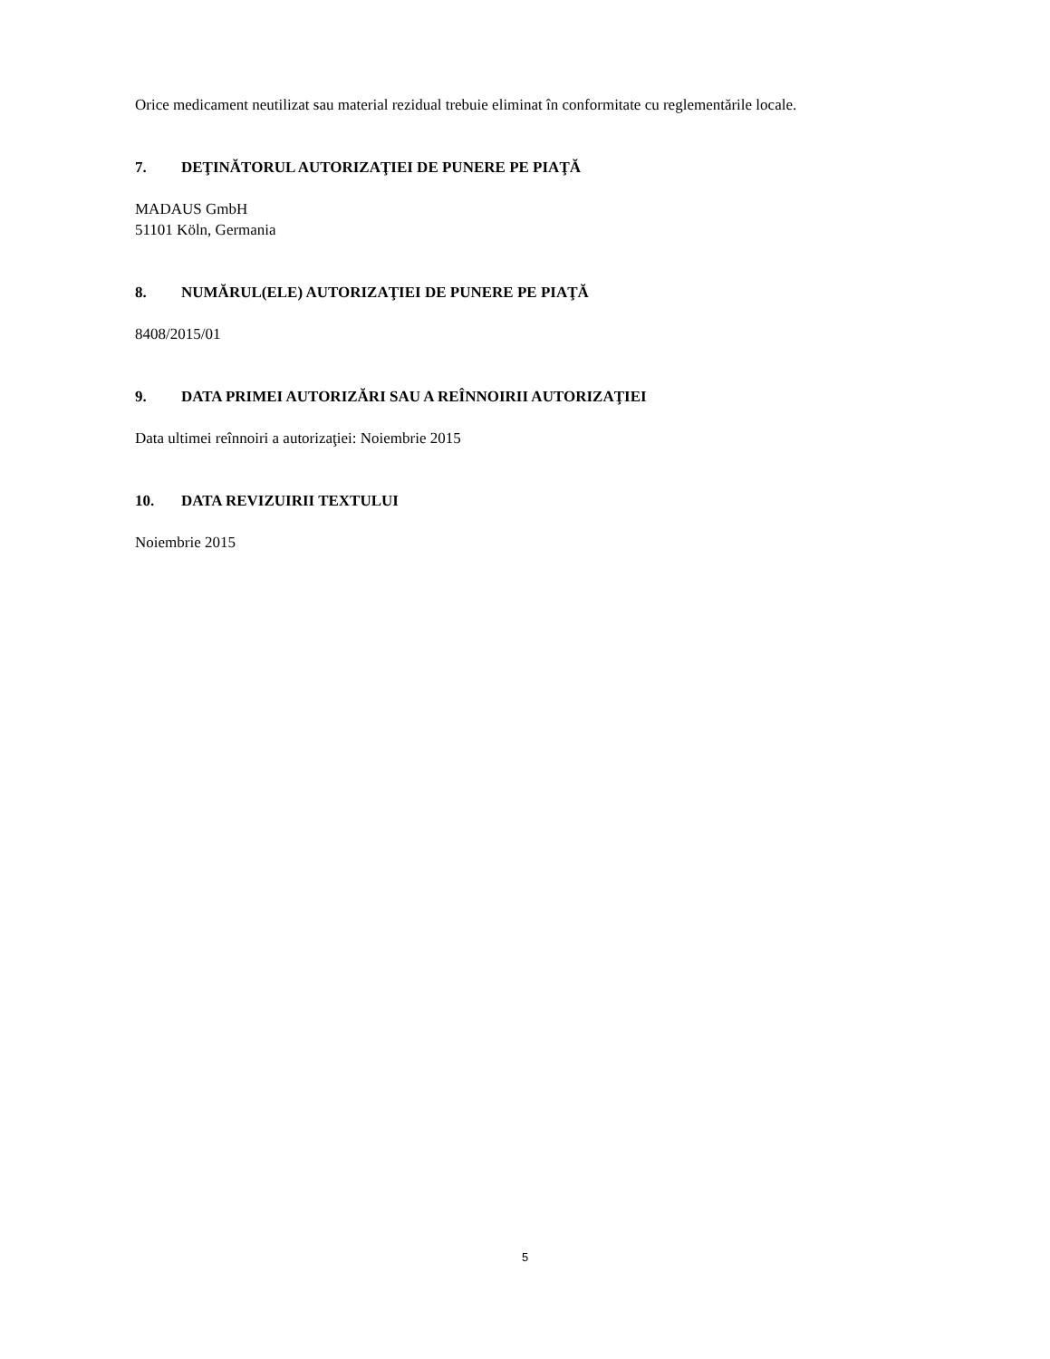Orice medicament neutilizat sau material rezidual trebuie eliminat în conformitate cu reglementările locale.
7. DEŢINĂTORUL AUTORIZAŢIEI DE PUNERE PE PIAŢĂ
MADAUS GmbH
51101 Köln, Germania
8. NUMĂRUL(ELE) AUTORIZAŢIEI DE PUNERE PE PIAŢĂ
8408/2015/01
9. DATA PRIMEI AUTORIZĂRI SAU A REÎNNOIRII AUTORIZAŢIEI
Data ultimei reînnoiri a autorizaţiei: Noiembrie 2015
10. DATA REVIZUIRII TEXTULUI
Noiembrie 2015
5